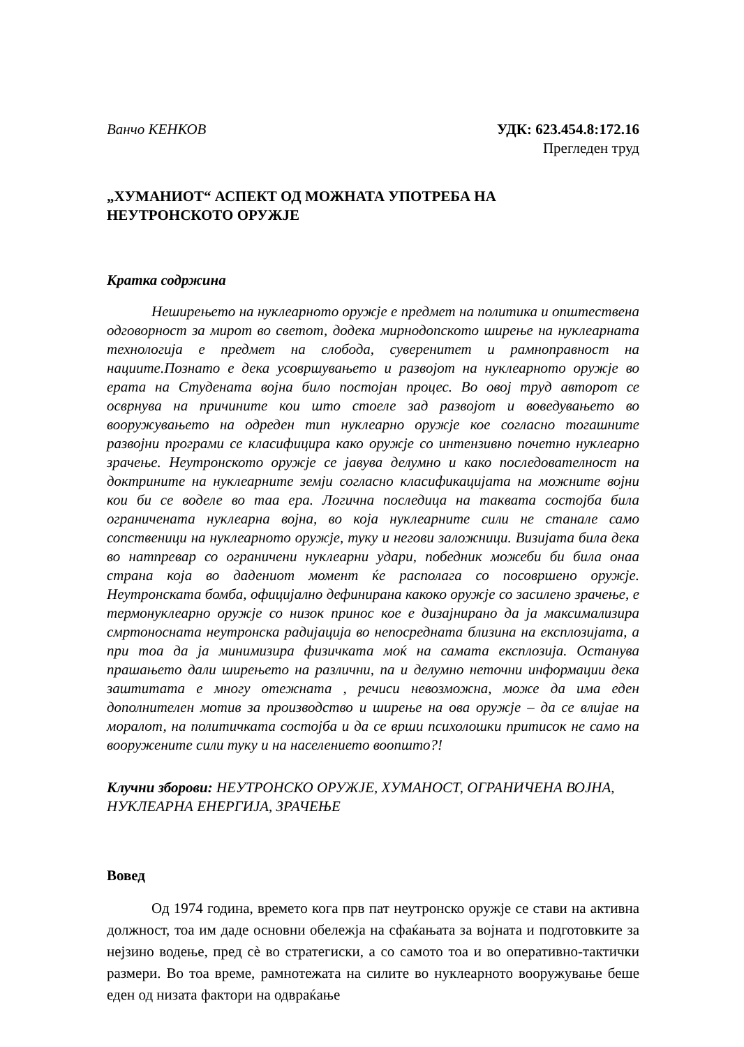Ванчо КЕНКОВ УДК: 623.454.8:172.16
Прегледен труд
„ХУМАНИОТ“ АСПЕКТ ОД МОЖНАТА УПОТРЕБА НА
НЕУТРОНСКОТО ОРУЖЈЕ
Кратка содржина
Неширењето на нуклеарното оружје е предмет на политика и општествена одговорност за мирот во светот, додека мирнодопското ширење на нуклеарната технологија е предмет на слобода, суверенитет и рамноправност на нациите.Познато е дека усовршувањето и развојот на нуклеарното оружје во ерата на Студената војна било постојан процес. Во овој труд авторот се осврнува на причините кои што стоеле зад развојот и воведувањето во вооружувањето на одреден тип нуклеарно оружје кое согласно тогашните развојни програми се класифицира како оружје со интензивно почетно нуклеарно зрачење. Неутронското оружје се јавува делумно и како последователност на доктрините на нуклеарните земји согласно класификацијата на можните војни кои би се воделе во таа ера. Логична последица на таквата состојба била ограничената нуклеарна војна, во која нуклеарните сили не станале само сопственици на нуклеарното оружје, туку и негови заложници. Визијата била дека во натпревар со ограничени нуклеарни удари, победник можеби би била онаа страна која во дадениот момент ќе располага со посовршено оружје. Неутронската бомба, официјално дефинирана какоко оружје со засилено зрачење, е термонуклеарно оружје со низок принос кое е дизајнирано да ја максимализира смртоносната неутронска радијација во непосредната близина на експлозијата, а при тоа да ја минимизира физичката моќ на самата експлозија. Останува прашањето дали ширењето на различни, па и делумно неточни информации дека заштитата е многу отежната , речиси невозможна, може да има еден дополнителен мотив за производство и ширење на ова оружје – да се влијае на моралот, на политичката состојба и да се врши психолошки притисок не само на вооружените сили туку и на населението воопшто?!
Клучни зборови: НЕУТРОНСКО ОРУЖЈЕ, ХУМАНОСТ, ОГРАНИЧЕНА ВОЈНА, НУКЛЕАРНА ЕНЕРГИЈА, ЗРАЧЕЊЕ
Вовед
Од 1974 година, времето кога прв пат неутронско оружје се стави на активна должност, тоа им даде основни обележја на сфаќањата за војната и подготовките за нејзино водење, пред сè во стратегиски, а со самото тоа и во оперативно-тактички размери. Во тоа време, рамнотежата на силите во нуклеарното вооружување беше еден од низата фактори на одвраќање